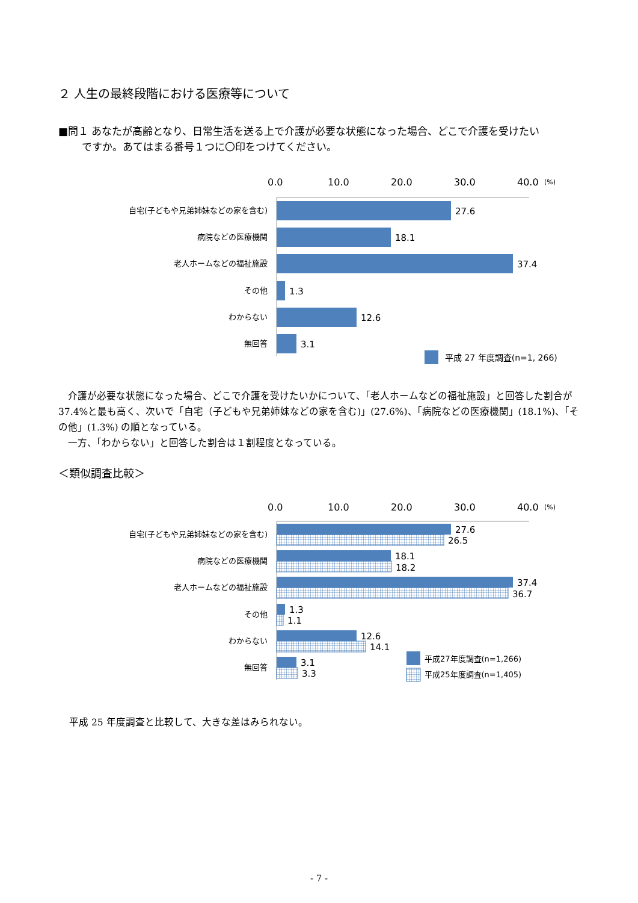２ 人生の最終段階における医療等について
■問１ あなたが高齢となり、日常生活を送る上で介護が必要な状態になった場合、どこで介護を受けたい
   ですか。あてはまる番号１つに〇印をつけてください。
0.0
10.0
20.0
30.0
40.0
(%)
自宅(子どもや兄弟姉妹などの家を含む)
病院などの医療機関
老人ホームなどの福祉施設
その他
わからない
無回答
27.6
18.1
37.4
1.3
12.6
3.1
平成 27 年度調査(n=1, 266)
 介護が必要な状態になった場合、どこで介護を受けたいかについて、「老人ホームなどの福祉施設」と回答した割合が 37.4%と最も高く、次いで「自宅（子どもや兄弟姉妹などの家を含む)」(27.6%)、「病院などの医療機関」(18.1%)、「その他」(1.3%) の順となっている。
 一方、「わからない」と回答した割合は１割程度となっている。
＜類似調査比較＞
0.0
10.0
20.0
30.0
40.0
(%)
自宅(子どもや兄弟姉妹などの家を含む)
病院などの医療機関
老人ホームなどの福祉施設
その他
わからない
無回答
27.6
26.5
18.1
18.2
37.4
36.7
1.3
1.1
12.6
14.1
3.1
3.3
平成27年度調査(n=1,266)
平成25年度調査(n=1,405)
平成 25 年度調査と比較して、大きな差はみられない。
- 7 -